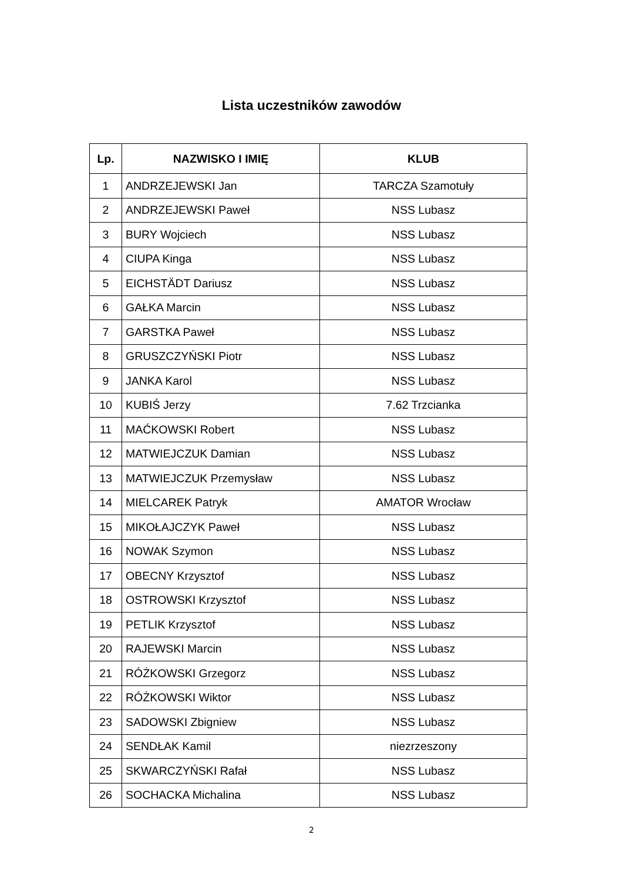Lista uczestników zawodów
| Lp. | NAZWISKO I IMIĘ | KLUB |
| --- | --- | --- |
| 1 | ANDRZEJEWSKI Jan | TARCZA Szamotuły |
| 2 | ANDRZEJEWSKI Paweł | NSS Lubasz |
| 3 | BURY Wojciech | NSS Lubasz |
| 4 | CIUPA Kinga | NSS Lubasz |
| 5 | EICHSTÄDT Dariusz | NSS Lubasz |
| 6 | GAŁKA Marcin | NSS Lubasz |
| 7 | GARSTKA Paweł | NSS Lubasz |
| 8 | GRUSZCZYŃSKI Piotr | NSS Lubasz |
| 9 | JANKA Karol | NSS Lubasz |
| 10 | KUBIŚ Jerzy | 7.62 Trzcianka |
| 11 | MAĆKOWSKI Robert | NSS Lubasz |
| 12 | MATWIEJCZUK Damian | NSS Lubasz |
| 13 | MATWIEJCZUK Przemysław | NSS Lubasz |
| 14 | MIELCAREK Patryk | AMATOR Wrocław |
| 15 | MIKOŁAJCZYK Paweł | NSS Lubasz |
| 16 | NOWAK Szymon | NSS Lubasz |
| 17 | OBECNY Krzysztof | NSS Lubasz |
| 18 | OSTROWSKI Krzysztof | NSS Lubasz |
| 19 | PETLIK Krzysztof | NSS Lubasz |
| 20 | RAJEWSKI Marcin | NSS Lubasz |
| 21 | RÓŻKOWSKI Grzegorz | NSS Lubasz |
| 22 | RÓŻKOWSKI Wiktor | NSS Lubasz |
| 23 | SADOWSKI Zbigniew | NSS Lubasz |
| 24 | SENDŁAK Kamil | niezrzeszony |
| 25 | SKWARCZYŃSKI Rafał | NSS Lubasz |
| 26 | SOCHACKA Michalina | NSS Lubasz |
2